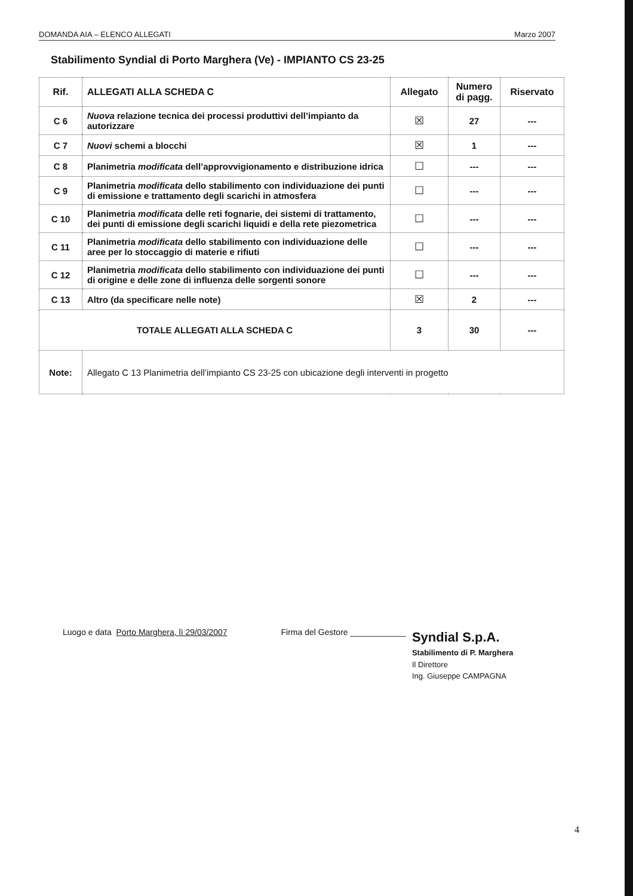DOMANDA AIA – ELENCO ALLEGATI Marzo 2007
Stabilimento Syndial di Porto Marghera (Ve) - IMPIANTO CS 23-25
| Rif. | ALLEGATI ALLA SCHEDA C | Allegato | Numero di pagg. | Riservato |
| --- | --- | --- | --- | --- |
| C 6 | Nuova relazione tecnica dei processi produttivi dell’impianto da autorizzare | ☒ | 27 | --- |
| C 7 | Nuovi schemi a blocchi | ☒ | 1 | --- |
| C 8 | Planimetria modificata dell’approvvigionamento e distribuzione idrica | ☐ | --- | --- |
| C 9 | Planimetria modificata dello stabilimento con individuazione dei punti di emissione e trattamento degli scarichi in atmosfera | ☐ | --- | --- |
| C 10 | Planimetria modificata delle reti fognarie, dei sistemi di trattamento, dei punti di emissione degli scarichi liquidi e della rete piezometrica | ☐ | --- | --- |
| C 11 | Planimetria modificata dello stabilimento con individuazione delle aree per lo stoccaggio di materie e rifiuti | ☐ | --- | --- |
| C 12 | Planimetria modificata dello stabilimento con individuazione dei punti di origine e delle zone di influenza delle sorgenti sonore | ☐ | --- | --- |
| C 13 | Altro (da specificare nelle note) | ☒ | 2 | --- |
| TOTALE ALLEGATI ALLA SCHEDA C | | 3 | 30 | --- |
| Note: | Allegato C 13 Planimetria dell’impianto CS 23-25 con ubicazione degli interventi in progetto | | | |
Luogo e data Porto Marghera, lì 29/03/2007
Firma del Gestore ____________
Syndial S.p.A.
Stabilimento di P. Marghera
Il Direttore
Ing. Giuseppe CAMPAGNA
4